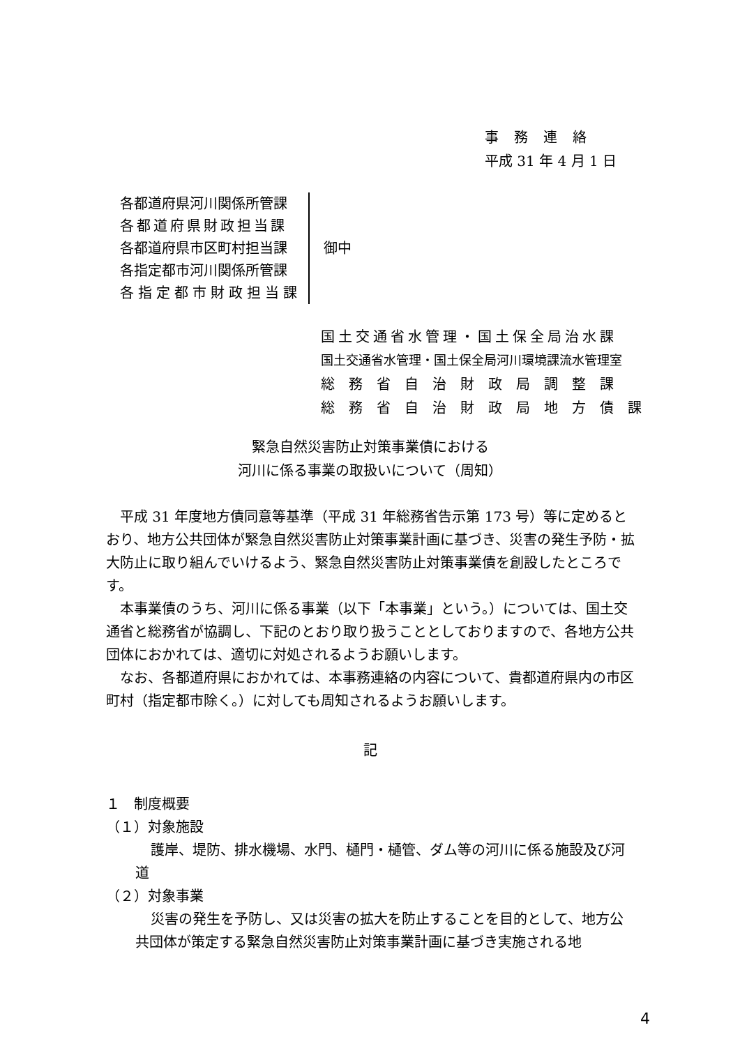事務連絡
平成 31 年 4 月 1 日
各都道府県河川関係所管課
各都道府県財政担当課
各都道府県市区町村担当課
各指定都市河川関係所管課
各指定都市財政担当課
御中
国土交通省水管理・国土保全局治水課
国土交通省水管理・国土保全局河川環境課流水管理室
総務省自治財政局調整課
総務省自治財政局地方債課
緊急自然災害防止対策事業債における
河川に係る事業の取扱いについて（周知）
平成 31 年度地方債同意等基準（平成 31 年総務省告示第 173 号）等に定めるとおり、地方公共団体が緊急自然災害防止対策事業計画に基づき、災害の発生予防・拡大防止に取り組んでいけるよう、緊急自然災害防止対策事業債を創設したところです。
本事業債のうち、河川に係る事業（以下「本事業」という。）については、国土交通省と総務省が協調し、下記のとおり取り扱うこととしておりますので、各地方公共団体におかれては、適切に対処されるようお願いします。
なお、各都道府県におかれては、本事務連絡の内容について、貴都道府県内の市区町村（指定都市除く。）に対しても周知されるようお願いします。
記
１　制度概要
（１）対象施設
護岸、堤防、排水機場、水門、樋門・樋管、ダム等の河川に係る施設及び河道
（２）対象事業
災害の発生を予防し、又は災害の拡大を防止することを目的として、地方公共団体が策定する緊急自然災害防止対策事業計画に基づき実施される地
4